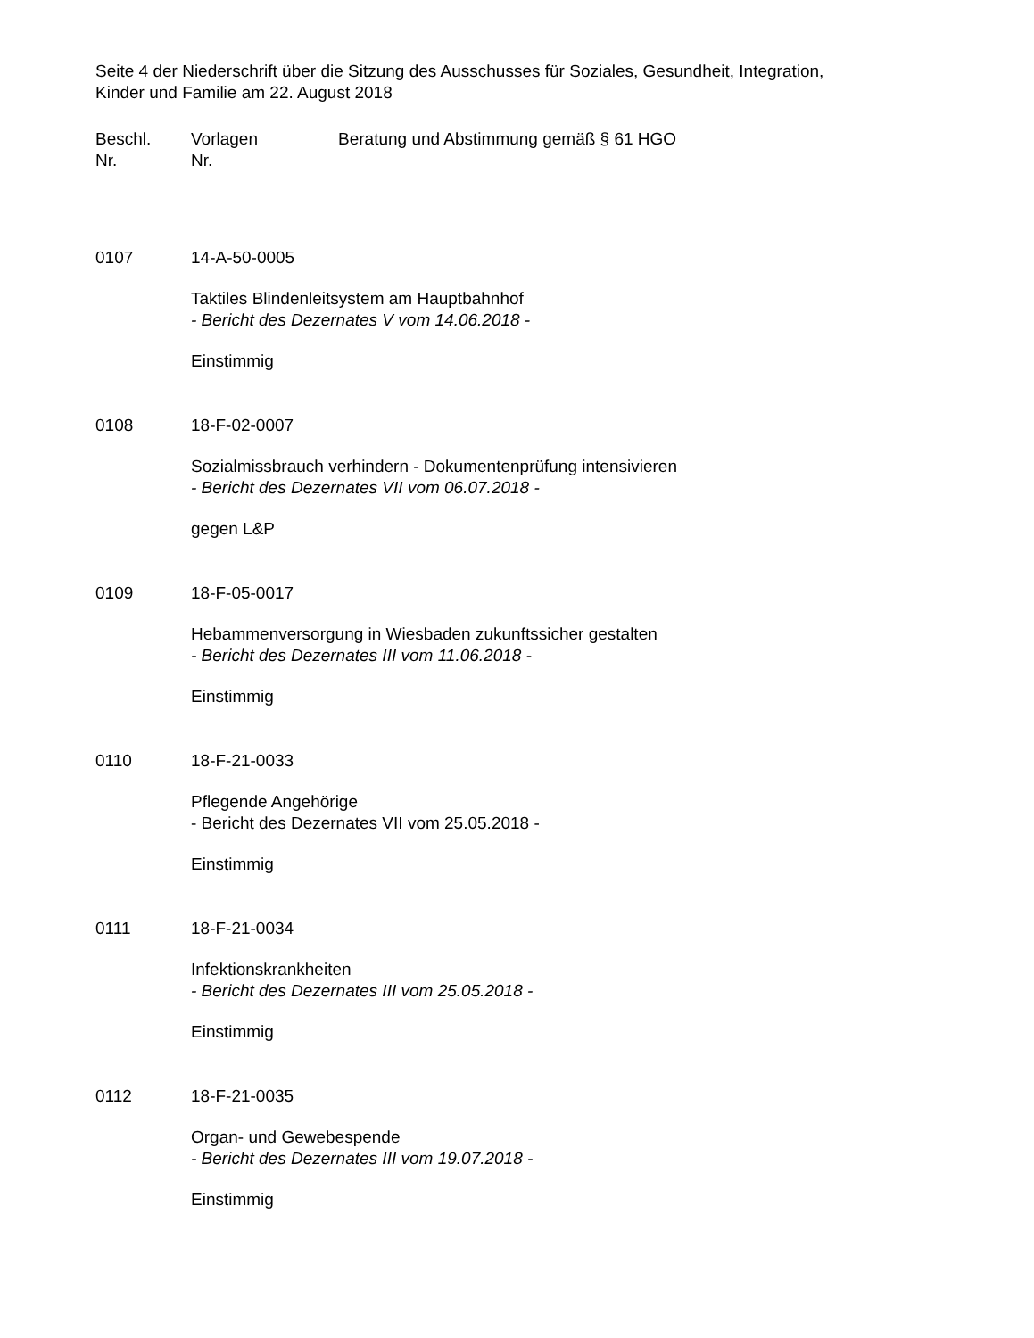Seite 4 der Niederschrift über die Sitzung des Ausschusses für Soziales, Gesundheit, Integration,
Kinder und Familie am 22. August 2018
Beschl.
Nr.
Vorlagen
Nr.
Beratung und Abstimmung gemäß § 61 HGO
0107 14-A-50-0005
Taktiles Blindenleitsystem am Hauptbahnhof
- Bericht des Dezernates V vom 14.06.2018 -
Einstimmig
0108 18-F-02-0007
Sozialmissbrauch verhindern - Dokumentenprüfung intensivieren
- Bericht des Dezernates VII vom 06.07.2018 -
gegen L&P
0109 18-F-05-0017
Hebammenversorgung in Wiesbaden zukunftssicher gestalten
- Bericht des Dezernates III vom 11.06.2018 -
Einstimmig
0110 18-F-21-0033
Pflegende Angehörige
- Bericht des Dezernates VII vom 25.05.2018 -
Einstimmig
0111 18-F-21-0034
Infektionskrankheiten
- Bericht des Dezernates III vom 25.05.2018 -
Einstimmig
0112 18-F-21-0035
Organ- und Gewebespende
- Bericht des Dezernates III vom 19.07.2018 -
Einstimmig